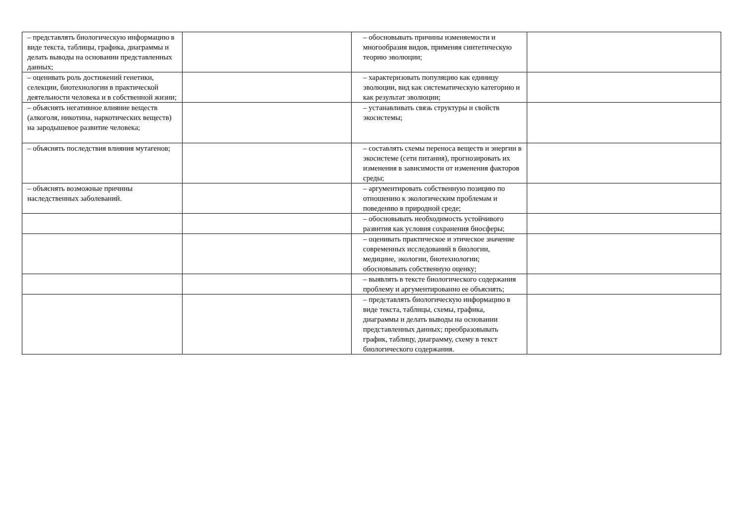| – представлять биологическую информацию в виде текста, таблицы, графика, диаграммы и делать выводы на основании представленных данных; | | – обосновывать причины изменяемости и многообразия видов, применяя синтетическую теорию эволюции; | |
| – оценивать роль достижений генетики, селекции, биотехнологии в практической деятельности человека и в собственной жизни; | | – характеризовать популяцию как единицу эволюции, вид как систематическую категорию и как результат эволюции; | |
| – объяснять негативное влияние веществ (алкоголя, никотина, наркотических веществ) на зародышевое развитие человека; | | – устанавливать связь структуры и свойств экосистемы; | |
| – объяснять последствия влияния мутагенов; | | – составлять схемы переноса веществ и энергии в экосистеме (сети питания), прогнозировать их изменения в зависимости от изменения факторов среды; | |
| – объяснять возможные причины наследственных заболеваний. | | – аргументировать собственную позицию по отношению к экологическим проблемам и поведению в природной среде; | |
| | | – обосновывать необходимость устойчивого развития как условия сохранения биосферы; | |
| | | – оценивать практическое и этическое значение современных исследований в биологии, медицине, экологии, биотехнологии; обосновывать собственную оценку; | |
| | | – выявлять в тексте биологического содержания проблему и аргументированно ее объяснять; | |
| | | – представлять биологическую информацию в виде текста, таблицы, схемы, графика, диаграммы и делать выводы на основании представленных данных; преобразовывать график, таблицу, диаграмму, схему в текст биологического содержания. | |